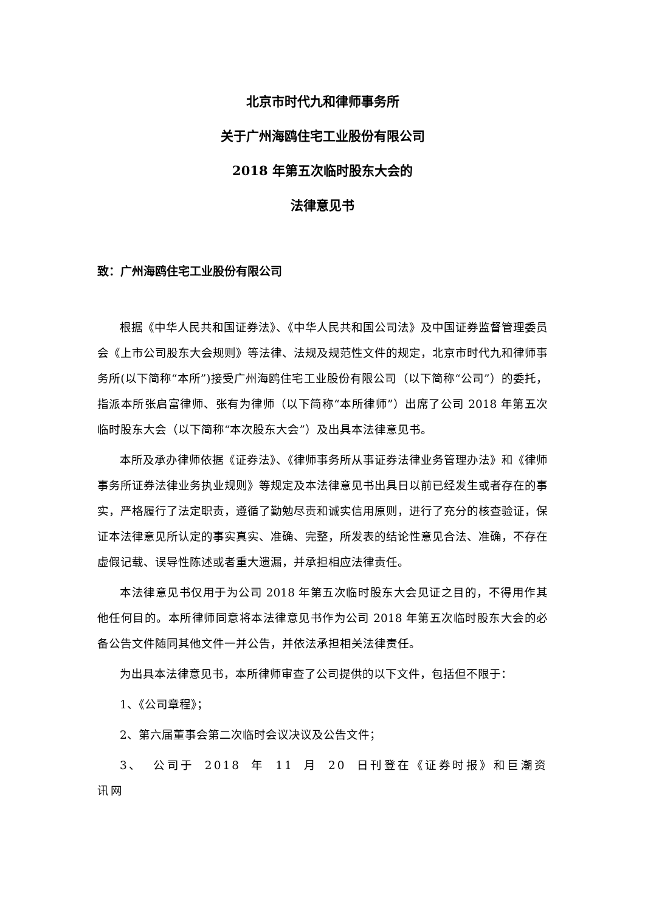北京市时代九和律师事务所
关于广州海鸥住宅工业股份有限公司
2018 年第五次临时股东大会的
法律意见书
致：广州海鸥住宅工业股份有限公司
根据《中华人民共和国证券法》、《中华人民共和国公司法》及中国证券监督管理委员会《上市公司股东大会规则》等法律、法规及规范性文件的规定，北京市时代九和律师事务所(以下简称“本所”)接受广州海鸥住宅工业股份有限公司（以下简称“公司”）的委托，指派本所张启富律师、张有为律师（以下简称“本所律师”）出席了公司 2018 年第五次临时股东大会（以下简称“本次股东大会”）及出具本法律意见书。
本所及承办律师依据《证券法》、《律师事务所从事证券法律业务管理办法》和《律师事务所证券法律业务执业规则》等规定及本法律意见书出具日以前已经发生或者存在的事实，严格履行了法定职责，遵循了勤勉尽责和诚实信用原则，进行了充分的核查验证，保证本法律意见所认定的事实真实、准确、完整，所发表的结论性意见合法、准确，不存在虚假记载、误导性陈述或者重大遗漏，并承担相应法律责任。
本法律意见书仅用于为公司 2018 年第五次临时股东大会见证之目的，不得用作其他任何目的。本所律师同意将本法律意见书作为公司 2018 年第五次临时股东大会的必备公告文件随同其他文件一并公告，并依法承担相关法律责任。
为出具本法律意见书，本所律师审查了公司提供的以下文件，包括但不限于：
1、《公司章程》；
2、第六届董事会第二次临时会议决议及公告文件；
3、 公司于 2018 年 11 月 20 日刊登在《证券时报》和巨潮资讯网